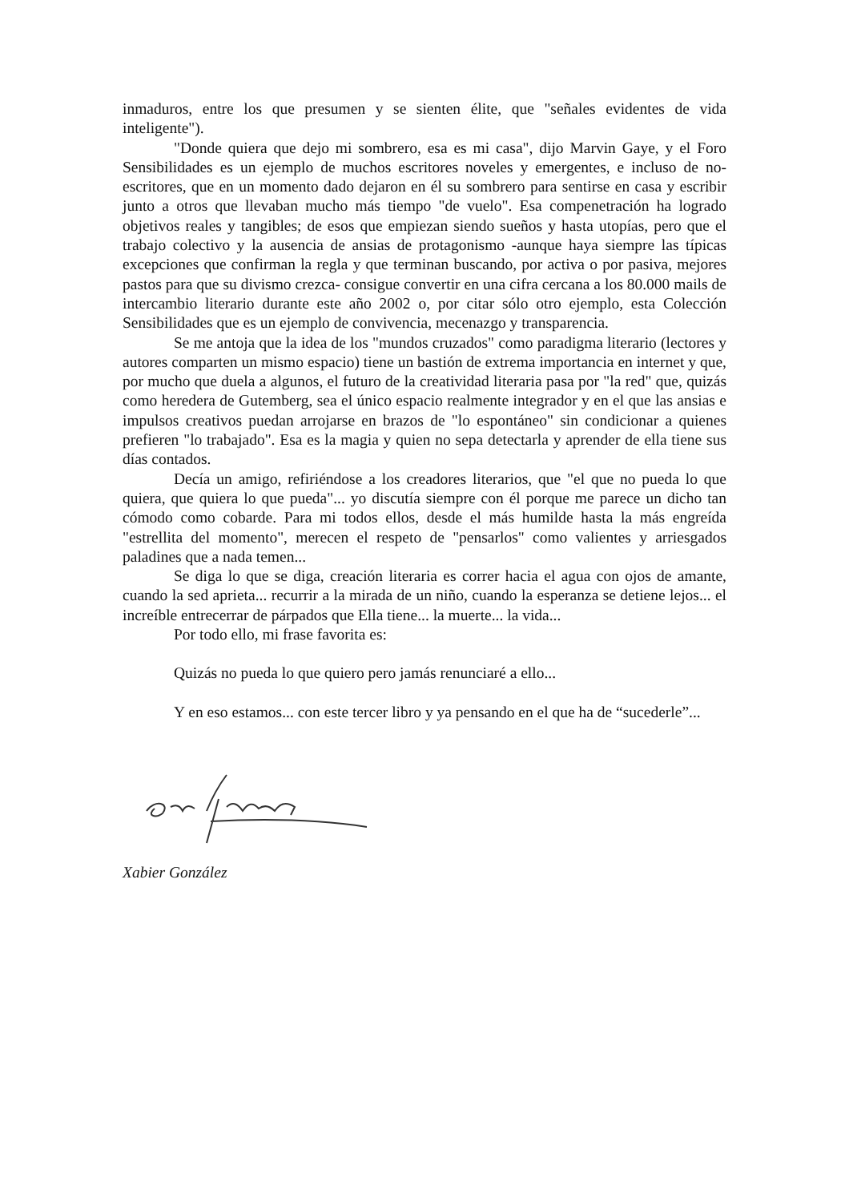inmaduros, entre los que presumen y se sienten élite, que "señales evidentes de vida inteligente").
"Donde quiera que dejo mi sombrero, esa es mi casa", dijo Marvin Gaye, y el Foro Sensibilidades es un ejemplo de muchos escritores noveles y emergentes, e incluso de no-escritores, que en un momento dado dejaron en él su sombrero para sentirse en casa y escribir junto a otros que llevaban mucho más tiempo "de vuelo". Esa compenetración ha logrado objetivos reales y tangibles; de esos que empiezan siendo sueños y hasta utopías, pero que el trabajo colectivo y la ausencia de ansias de protagonismo -aunque haya siempre las típicas excepciones que confirman la regla y que terminan buscando, por activa o por pasiva, mejores pastos para que su divismo crezca- consigue convertir en una cifra cercana a los 80.000 mails de intercambio literario durante este año 2002 o, por citar sólo otro ejemplo, esta Colección Sensibilidades que es un ejemplo de convivencia, mecenazgo y transparencia.
Se me antoja que la idea de los "mundos cruzados" como paradigma literario (lectores y autores comparten un mismo espacio) tiene un bastión de extrema importancia en internet y que, por mucho que duela a algunos, el futuro de la creatividad literaria pasa por "la red" que, quizás como heredera de Gutemberg, sea el único espacio realmente integrador y en el que las ansias e impulsos creativos puedan arrojarse en brazos de "lo espontáneo" sin condicionar a quienes prefieren "lo trabajado". Esa es la magia y quien no sepa detectarla y aprender de ella tiene sus días contados.
Decía un amigo, refiriéndose a los creadores literarios, que "el que no pueda lo que quiera, que quiera lo que pueda"... yo discutía siempre con él porque me parece un dicho tan cómodo como cobarde. Para mi todos ellos, desde el más humilde hasta la más engreída "estrellita del momento", merecen el respeto de "pensarlos" como valientes y arriesgados paladines que a nada temen...
Se diga lo que se diga, creación literaria es correr hacia el agua con ojos de amante, cuando la sed aprieta... recurrir a la mirada de un niño, cuando la esperanza se detiene lejos... el increíble entrecerrar de párpados que Ella tiene... la muerte... la vida...
Por todo ello, mi frase favorita es:
Quizás no pueda lo que quiero pero jamás renunciaré a ello...
Y en eso estamos... con este tercer libro y ya pensando en el que ha de “sucederle”...
Xabier González